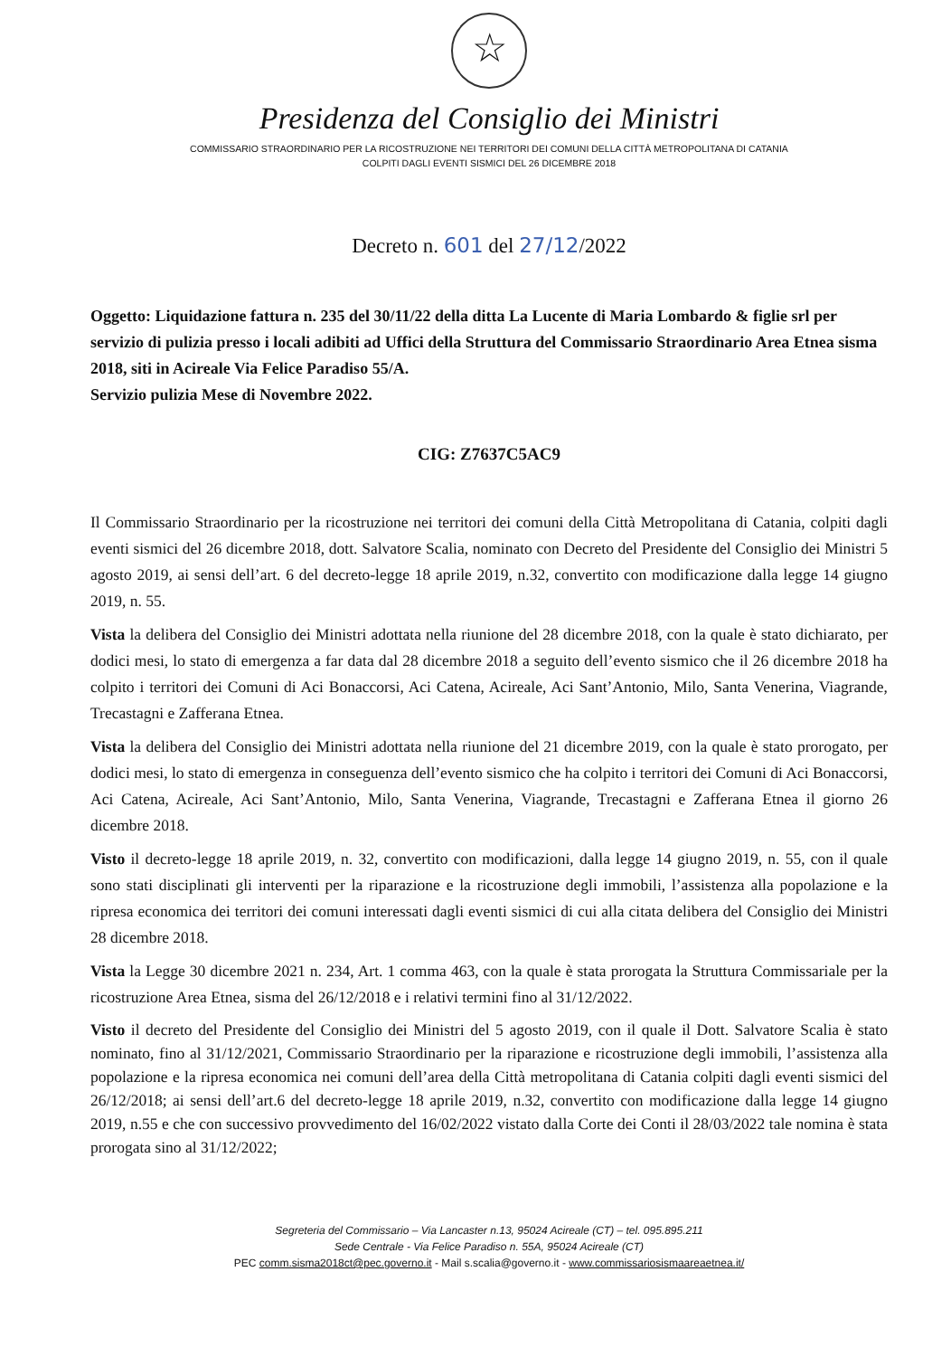☆
Presidenza del Consiglio dei Ministri
COMMISSARIO STRAORDINARIO PER LA RICOSTRUZIONE NEI TERRITORI DEI COMUNI DELLA CITTÀ METROPOLITANA DI CATANIA
COLPITI DAGLI EVENTI SISMICI DEL 26 DICEMBRE 2018
Decreto n. 601 del 27/12/2022
Oggetto: Liquidazione fattura n. 235 del 30/11/22 della ditta La Lucente di Maria Lombardo & figlie srl per servizio di pulizia presso i locali adibiti ad Uffici della Struttura del Commissario Straordinario Area Etnea sisma 2018, siti in Acireale Via Felice Paradiso 55/A.
Servizio pulizia Mese di Novembre 2022.
CIG: Z7637C5AC9
Il Commissario Straordinario per la ricostruzione nei territori dei comuni della Città Metropolitana di Catania, colpiti dagli eventi sismici del 26 dicembre 2018, dott. Salvatore Scalia, nominato con Decreto del Presidente del Consiglio dei Ministri 5 agosto 2019, ai sensi dell’art. 6 del decreto-legge 18 aprile 2019, n.32, convertito con modificazione dalla legge 14 giugno 2019, n. 55.
Vista la delibera del Consiglio dei Ministri adottata nella riunione del 28 dicembre 2018, con la quale è stato dichiarato, per dodici mesi, lo stato di emergenza a far data dal 28 dicembre 2018 a seguito dell’evento sismico che il 26 dicembre 2018 ha colpito i territori dei Comuni di Aci Bonaccorsi, Aci Catena, Acireale, Aci Sant’Antonio, Milo, Santa Venerina, Viagrande, Trecastagni e Zafferana Etnea.
Vista la delibera del Consiglio dei Ministri adottata nella riunione del 21 dicembre 2019, con la quale è stato prorogato, per dodici mesi, lo stato di emergenza in conseguenza dell’evento sismico che ha colpito i territori dei Comuni di Aci Bonaccorsi, Aci Catena, Acireale, Aci Sant’Antonio, Milo, Santa Venerina, Viagrande, Trecastagni e Zafferana Etnea il giorno 26 dicembre 2018.
Visto il decreto-legge 18 aprile 2019, n. 32, convertito con modificazioni, dalla legge 14 giugno 2019, n. 55, con il quale sono stati disciplinati gli interventi per la riparazione e la ricostruzione degli immobili, l’assistenza alla popolazione e la ripresa economica dei territori dei comuni interessati dagli eventi sismici di cui alla citata delibera del Consiglio dei Ministri 28 dicembre 2018.
Vista la Legge 30 dicembre 2021 n. 234, Art. 1 comma 463, con la quale è stata prorogata la Struttura Commissariale per la ricostruzione Area Etnea, sisma del 26/12/2018 e i relativi termini fino al 31/12/2022.
Visto il decreto del Presidente del Consiglio dei Ministri del 5 agosto 2019, con il quale il Dott. Salvatore Scalia è stato nominato, fino al 31/12/2021, Commissario Straordinario per la riparazione e ricostruzione degli immobili, l’assistenza alla popolazione e la ripresa economica nei comuni dell’area della Città metropolitana di Catania colpiti dagli eventi sismici del 26/12/2018; ai sensi dell’art.6 del decreto-legge 18 aprile 2019, n.32, convertito con modificazione dalla legge 14 giugno 2019, n.55 e che con successivo provvedimento del 16/02/2022 vistato dalla Corte dei Conti il 28/03/2022 tale nomina è stata prorogata sino al 31/12/2022;
Segreteria del Commissario – Via Lancaster n.13, 95024 Acireale (CT) – tel. 095.895.211
Sede Centrale - Via Felice Paradiso n. 55A, 95024 Acireale (CT)
PEC comm.sisma2018ct@pec.governo.it - Mail s.scalia@governo.it - www.commissariosismaareaetnea.it/